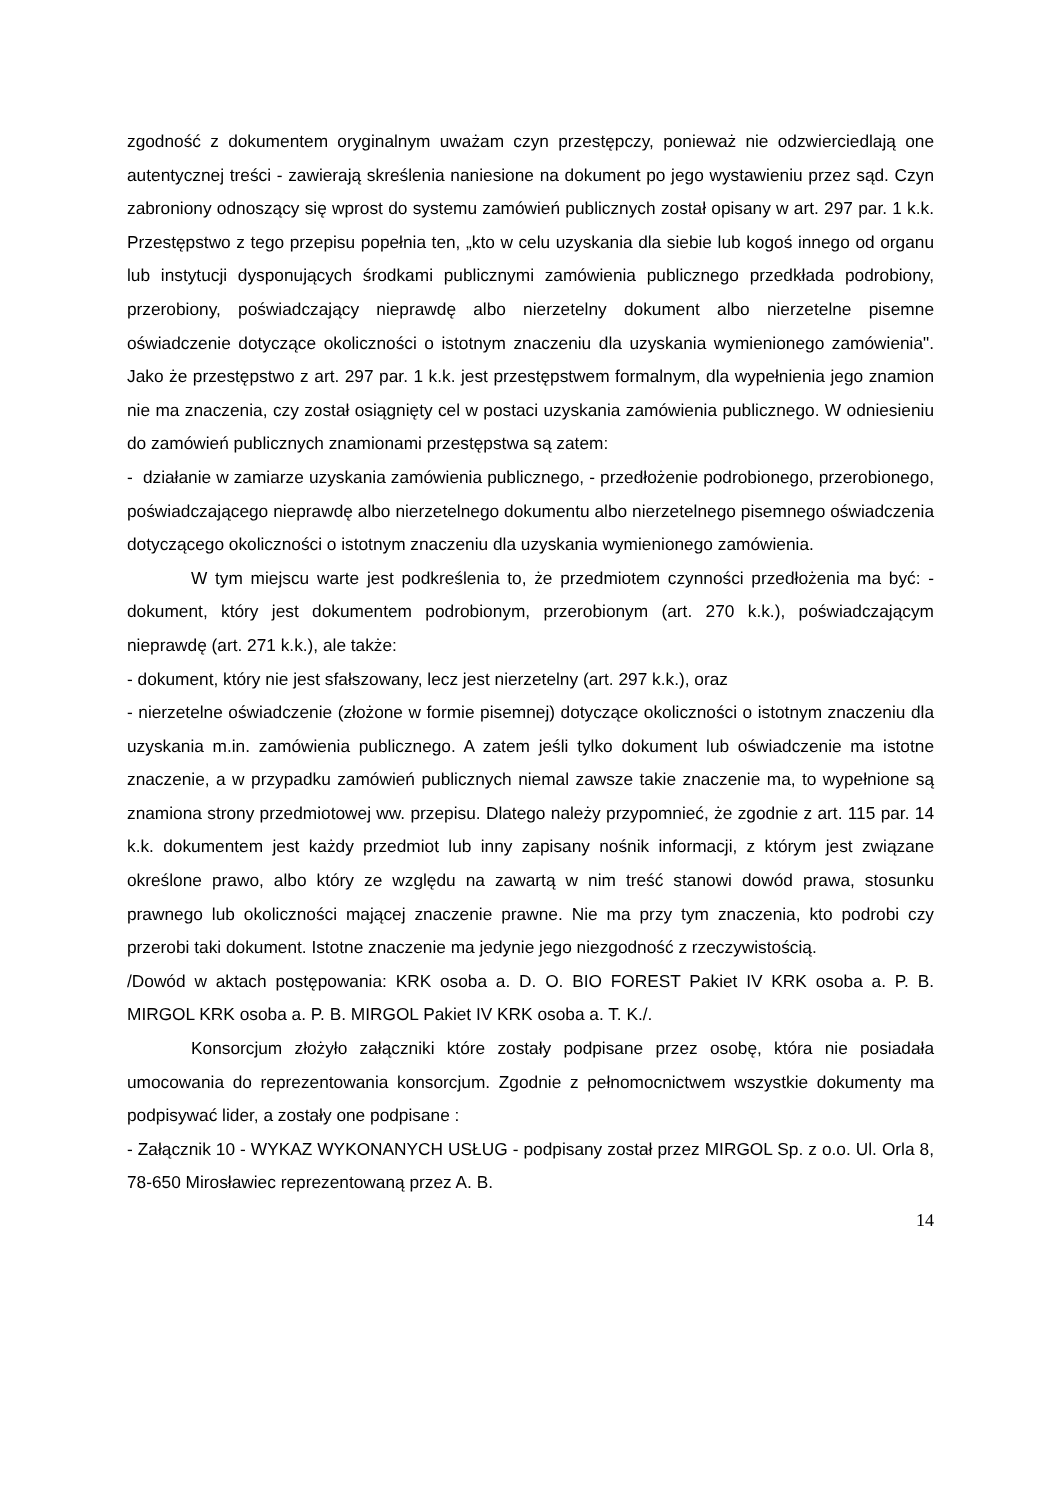zgodność z dokumentem oryginalnym uważam czyn przestępczy, ponieważ nie odzwierciedlają one autentycznej treści - zawierają skreślenia naniesione na dokument po jego wystawieniu przez sąd. Czyn zabroniony odnoszący się wprost do systemu zamówień publicznych został opisany w art. 297 par. 1 k.k. Przestępstwo z tego przepisu popełnia ten, „kto w celu uzyskania dla siebie lub kogoś innego od organu lub instytucji dysponujących środkami publicznymi zamówienia publicznego przedkłada podrobiony, przerobiony, poświadczający nieprawdę albo nierzetelny dokument albo nierzetelne pisemne oświadczenie dotyczące okoliczności o istotnym znaczeniu dla uzyskania wymienionego zamówienia". Jako że przestępstwo z art. 297 par. 1 k.k. jest przestępstwem formalnym, dla wypełnienia jego znamion nie ma znaczenia, czy został osiągnięty cel w postaci uzyskania zamówienia publicznego. W odniesieniu do zamówień publicznych znamionami przestępstwa są zatem:
- działanie w zamiarze uzyskania zamówienia publicznego, - przedłożenie podrobionego, przerobionego, poświadczającego nieprawdę albo nierzetelnego dokumentu albo nierzetelnego pisemnego oświadczenia dotyczącego okoliczności o istotnym znaczeniu dla uzyskania wymienionego zamówienia.
W tym miejscu warte jest podkreślenia to, że przedmiotem czynności przedłożenia ma być: - dokument, który jest dokumentem podrobionym, przerobionym (art. 270 k.k.), poświadczającym nieprawdę (art. 271 k.k.), ale także:
- dokument, który nie jest sfałszowany, lecz jest nierzetelny (art. 297 k.k.), oraz
- nierzetelne oświadczenie (złożone w formie pisemnej) dotyczące okoliczności o istotnym znaczeniu dla uzyskania m.in. zamówienia publicznego. A zatem jeśli tylko dokument lub oświadczenie ma istotne znaczenie, a w przypadku zamówień publicznych niemal zawsze takie znaczenie ma, to wypełnione są znamiona strony przedmiotowej ww. przepisu. Dlatego należy przypomnieć, że zgodnie z art. 115 par. 14 k.k. dokumentem jest każdy przedmiot lub inny zapisany nośnik informacji, z którym jest związane określone prawo, albo który ze względu na zawartą w nim treść stanowi dowód prawa, stosunku prawnego lub okoliczności mającej znaczenie prawne. Nie ma przy tym znaczenia, kto podrobi czy przerobi taki dokument. Istotne znaczenie ma jedynie jego niezgodność z rzeczywistością.
/Dowód w aktach postępowania: KRK osoba a. D. O. BIO FOREST Pakiet IV KRK osoba a. P. B. MIRGOL KRK osoba a. P. B. MIRGOL Pakiet IV KRK osoba a. T. K./.
Konsorcjum złożyło załączniki które zostały podpisane przez osobę, która nie posiadała umocowania do reprezentowania konsorcjum. Zgodnie z pełnomocnictwem wszystkie dokumenty ma podpisywać lider, a zostały one podpisane :
- Załącznik 10 - WYKAZ WYKONANYCH USŁUG - podpisany został przez MIRGOL Sp. z o.o. Ul. Orla 8, 78-650 Mirosławiec reprezentowaną przez A. B.
14